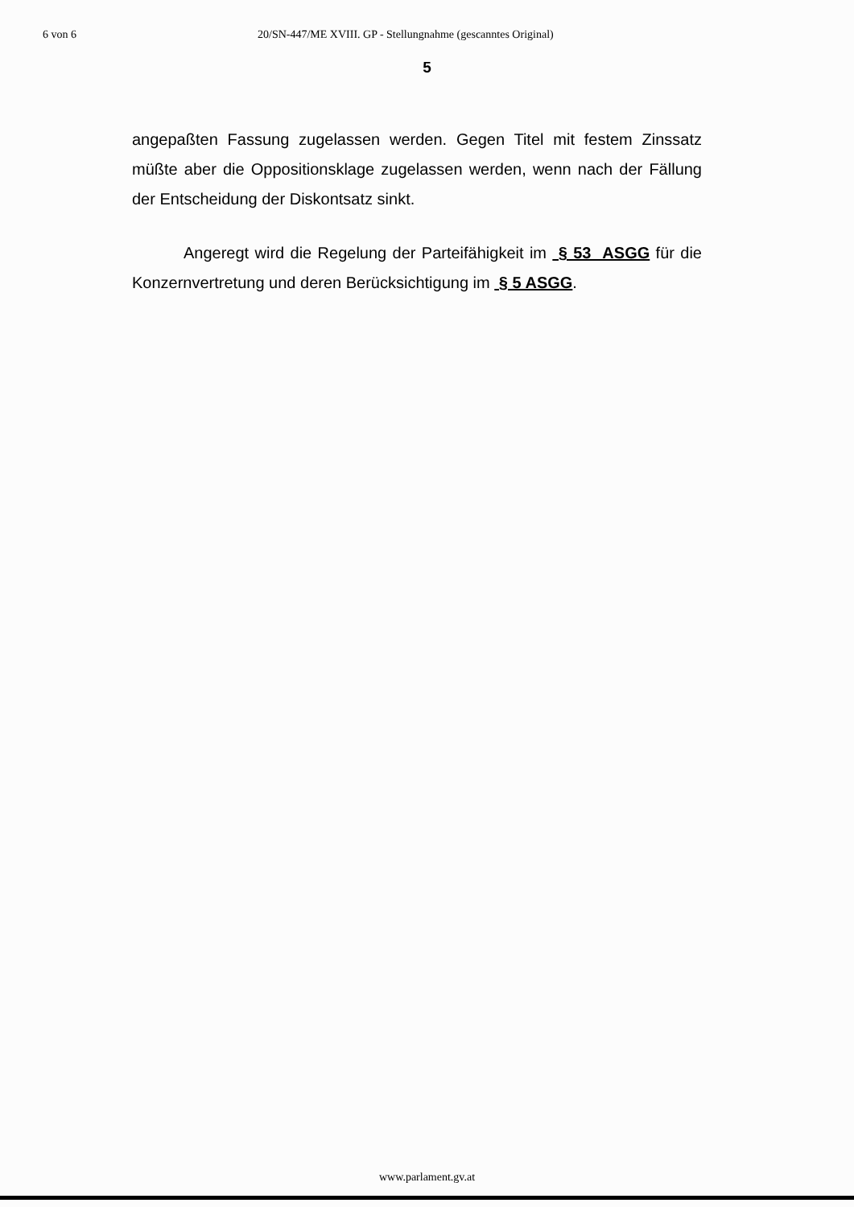6 von 6 20/SN-447/ME XVIII. GP - Stellungnahme (gescanntes Original)
5
angepaßten Fassung zugelassen werden. Gegen Titel mit festem Zinssatz müßte aber die Oppositionsklage zugelassen werden, wenn nach der Fällung der Entscheidung der Diskontsatz sinkt.
Angeregt wird die Regelung der Parteifähigkeit im § 53 ASGG für die Konzernvertretung und deren Berücksichtigung im § 5 ASGG.
www.parlament.gv.at